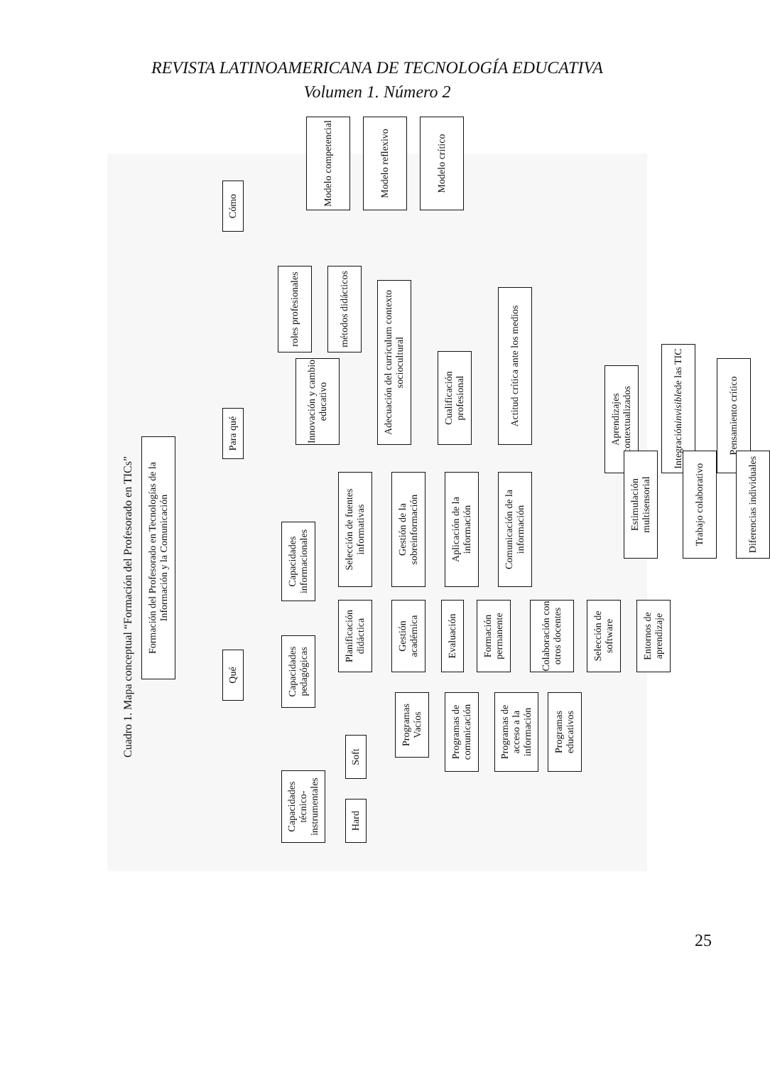REVISTA LATINOAMERICANA DE TECNOLOGÍA EDUCATIVA
Volumen 1. Número 2
Cuadro 1. Mapa conceptual “Formación del Profesorado en TICs”
Formación del Profesorado en Tecnologías de la Información y la Comunicación
Qué Para qué Cómo
Capacidades técnico-instrumentales
Capacidades pedagógicas
Capacidades informacionales
Hard Soft
Programas Vacíos
Programas de comunicación
Programas de acceso a la información
Programas educativos
Planificación didáctica
Gestión académica
Evaluación
Formación permanente
Colaboración con otros docentes
Selección de software
Entornos de aprendizaje
Selección de fuentes informativas
Gestión de la sobreinformación
Aplicación de la información
Comunicación de la información
Innovación y cambio educativo
roles profesionales
métodos didácticos
Adecuación del curriculum contexto sociocultural
Cualificación profesional
Actitud crítica ante los medios
Aprendizajes contextualizados
Integración invisible de las TIC
Pensamiento crítico
Estimulación multisensorial
Trabajo colaborativo
Diferencias individuales
Modelo competencial
Modelo reflexivo
Modelo crítico
25